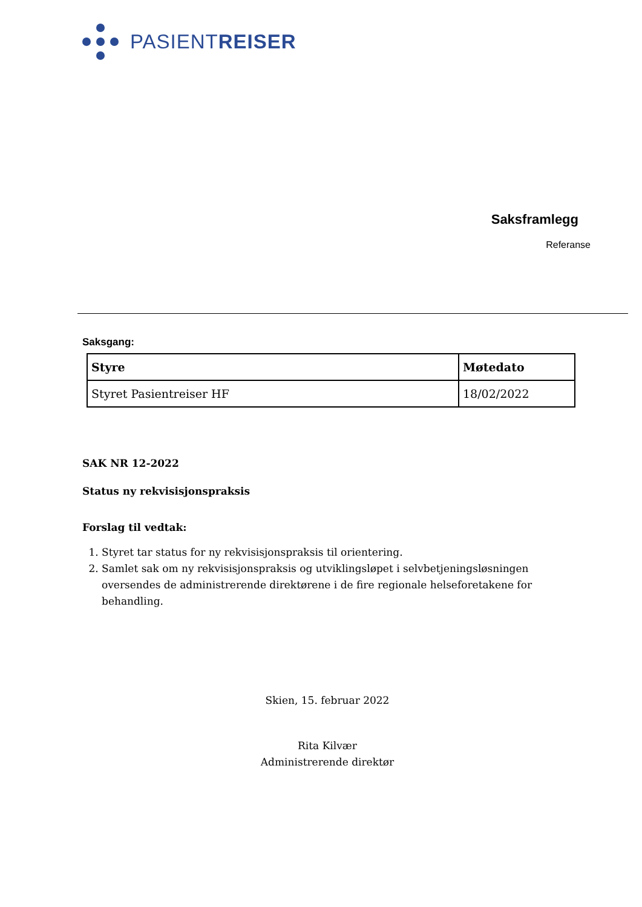PASIENTREISER
Saksframlegg
Referanse
Saksgang:
| Styre | Møtedato |
| --- | --- |
| Styret Pasientreiser HF | 18/02/2022 |
SAK NR 12-2022
Status ny rekvisisjonspraksis
Forslag til vedtak:
1. Styret tar status for ny rekvisisjonspraksis til orientering.
2. Samlet sak om ny rekvisisjonspraksis og utviklingsløpet i selvbetjeningsløsningen oversendes de administrerende direktørene i de fire regionale helseforetakene for behandling.
Skien, 15. februar 2022
Rita Kilvær
Administrerende direktør